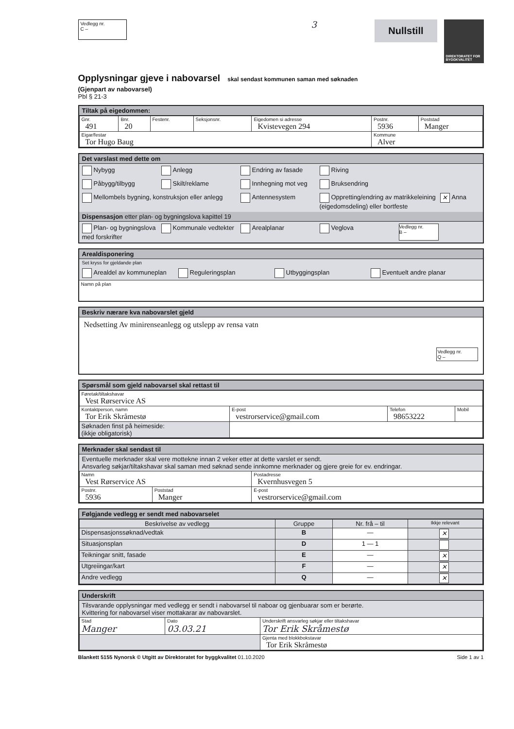Vedlegg nr.
C –
3
Nullstill
DIREKTORATET FOR BYGGKVALITET
Opplysningar gjeve i nabovarsel skal sendast kommunen saman med søknaden
(Gjenpart av nabovarsel)
Pbl § 21-3
Tiltak på eigedommen:
| Gnr. 491 | Bnr. 20 | Festenr. | Seksjonsnr. | Eigedomen si adresse Kvistevegen 294 | Postnr. 5936 | Poststad Manger |
| Eigar/festar Tor Hugo Baug | | | | | Kommune Alver | |
Det varslast med dette om
Nybygg Anlegg Endring av fasade Riving
Påbygg/tilbygg Skilt/reklame Innhegning mot veg Bruksendring
Mellombels bygning, konstruksjon eller anlegg Antennesystem Oppretting/endring av matrikkeleining (eigedomsdeling) eller bortfeste ✕ Anna
Dispensasjon etter plan- og bygningslova kapittel 19
Plan- og bygningslova med forskrifter Kommunale vedtekter Arealplanar Veglova Vedlegg nr.
B –
Arealdisponering
Set kryss for gjeldande plan
Arealdel av kommuneplan Reguleringsplan Utbyggingsplan Eventuelt andre planar
Namn på plan
Beskriv nærare kva nabovarslet gjeld
Nedsetting Av minirenseanlegg og utslepp av rensa vatn
Vedlegg nr.
Q –
Spørsmål som gjeld nabovarsel skal rettast til
| Føretak/tiltakshavar Vest Rørservice AS | | | |
| Kontaktperson, namn Tor Erik Skråmestø | E-post vestrorservice@gmail.com | Telefon 98653222 | Mobil |
| Søknaden finst på heimeside: (ikkje obligatorisk) | | | |
Merknader skal sendast til
Eventuelle merknader skal vere mottekne innan 2 veker etter at dette varslet er sendt.
Ansvarleg søkjar/tiltakshavar skal saman med søknad sende innkomne merknader og gjere greie for ev. endringar.
| Namn Vest Rørservice AS | | Postadresse Kvernhusvegen 5 |
| Postnr. 5936 | Poststad Manger | E-post vestrorservice@gmail.com |
Følgjande vedlegg er sendt med nabovarselet
| Beskrivelse av vedlegg | Gruppe | Nr. frå – til | Ikkje relevant |
| --- | --- | --- | --- |
| Dispensasjonssøknad/vedtak | B | — | ✕ |
| Situasjonsplan | D | 1 — 1 | |
| Teikningar snitt, fasade | E | — | ✕ |
| Utgreiingar/kart | F | — | ✕ |
| Andre vedlegg | Q | — | ✕ |
Underskrift
Tilsvarande opplysningar med vedlegg er sendt i nabovarsel til naboar og gjenbuarar som er berørte.
Kvittering for nabovarsel viser mottakarar av nabovarslet.
| Stad Manger | Dato 03.03.21 | Underskrift ansvarleg søkjar eller tiltakshavar Tor Erik Skråmestø |
| | | Gjenta med blokkbokstavar Tor Erik Skråmestø |
Blankett 5155 Nynorsk © Utgitt av Direktoratet for byggkvalitet 01.10.2020 Side 1 av 1